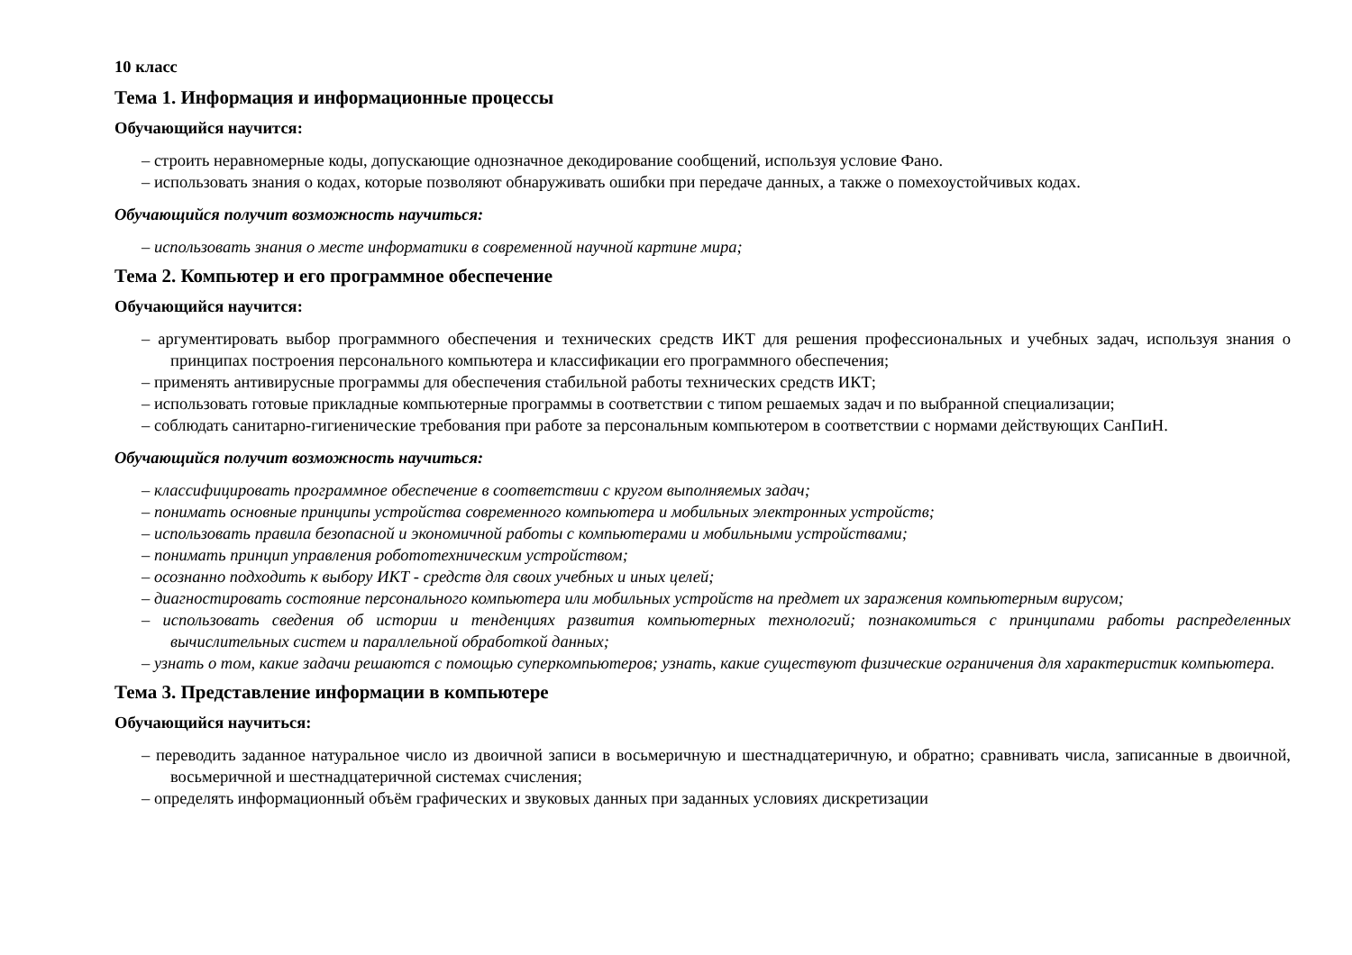10 класс
Тема 1. Информация и информационные процессы
Обучающийся научится:
– строить неравномерные коды, допускающие однозначное декодирование сообщений, используя условие Фано.
– использовать знания о кодах, которые позволяют обнаруживать ошибки при передаче данных, а также о помехоустойчивых кодах.
Обучающийся получит возможность научиться:
– использовать знания о месте информатики в современной научной картине мира;
Тема 2. Компьютер и его программное обеспечение
Обучающийся научится:
– аргументировать выбор программного обеспечения и технических средств ИКТ для решения профессиональных и учебных задач, используя знания о принципах построения персонального компьютера и классификации его программного обеспечения;
– применять антивирусные программы для обеспечения стабильной работы технических средств ИКТ;
– использовать готовые прикладные компьютерные программы в соответствии с типом решаемых задач и по выбранной специализации;
– соблюдать санитарно-гигиенические требования при работе за персональным компьютером в соответствии с нормами действующих СанПиН.
Обучающийся получит возможность научиться:
– классифицировать программное обеспечение в соответствии с кругом выполняемых задач;
– понимать основные принципы устройства современного компьютера и мобильных электронных устройств;
– использовать правила безопасной и экономичной работы с компьютерами и мобильными устройствами;
– понимать принцип управления робототехническим устройством;
– осознанно подходить к выбору ИКТ - средств для своих учебных и иных целей;
– диагностировать состояние персонального компьютера или мобильных устройств на предмет их заражения компьютерным вирусом;
– использовать сведения об истории и тенденциях развития компьютерных технологий; познакомиться с принципами работы распределенных вычислительных систем и параллельной обработкой данных;
– узнать о том, какие задачи решаются с помощью суперкомпьютеров; узнать, какие существуют физические ограничения для характеристик компьютера.
Тема 3. Представление информации в компьютере
Обучающийся научиться:
– переводить заданное натуральное число из двоичной записи в восьмеричную и шестнадцатеричную, и обратно; сравнивать числа, записанные в двоичной, восьмеричной и шестнадцатеричной системах счисления;
– определять информационный объём графических и звуковых данных при заданных условиях дискретизации